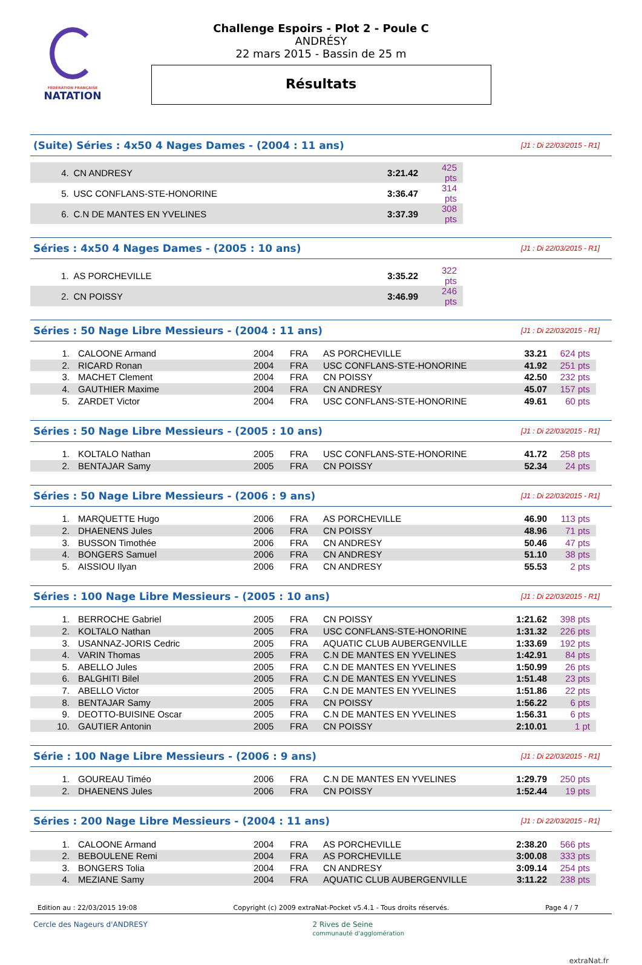FÉDÉRATION FRANÇAISE
NATATION
Challenge Espoirs - Plot 2 - Poule C
ANDRÉSY
22 mars 2015 - Bassin de 25 m
Résultats
(Suite) Séries : 4x50 4 Nages Dames - (2004 : 11 ans)
[J1 : Di 22/03/2015 - R1]
| 4. | | CN ANDRESY | 3:21.42 | | 425 pts |
| 5. | | USC CONFLANS-STE-HONORINE | 3:36.47 | | 314 pts |
| 6. | | C.N DE MANTES EN YVELINES | 3:37.39 | | 308 pts |
Séries : 4x50 4 Nages Dames - (2005 : 10 ans)
[J1 : Di 22/03/2015 - R1]
| 1. | | AS PORCHEVILLE | 3:35.22 | | 322 pts |
| 2. | | CN POISSY | 3:46.99 | | 246 pts |
Séries : 50 Nage Libre Messieurs - (2004 : 11 ans)
[J1 : Di 22/03/2015 - R1]
| 1. | | CALOONE Armand | 2004 | FRA | AS PORCHEVILLE | 33.21 | 624 pts |
| 2. | | RICARD Ronan | 2004 | FRA | USC CONFLANS-STE-HONORINE | 41.92 | 251 pts |
| 3. | | MACHET Clement | 2004 | FRA | CN POISSY | 42.50 | 232 pts |
| 4. | | GAUTHIER Maxime | 2004 | FRA | CN ANDRESY | 45.07 | 157 pts |
| 5. | | ZARDET Victor | 2004 | FRA | USC CONFLANS-STE-HONORINE | 49.61 | 60 pts |
Séries : 50 Nage Libre Messieurs - (2005 : 10 ans)
[J1 : Di 22/03/2015 - R1]
| 1. | | KOLTALO Nathan | 2005 | FRA | USC CONFLANS-STE-HONORINE | 41.72 | 258 pts |
| 2. | | BENTAJAR Samy | 2005 | FRA | CN POISSY | 52.34 | 24 pts |
Séries : 50 Nage Libre Messieurs - (2006 : 9 ans)
[J1 : Di 22/03/2015 - R1]
| 1. | | MARQUETTE Hugo | 2006 | FRA | AS PORCHEVILLE | 46.90 | 113 pts |
| 2. | | DHAENENS Jules | 2006 | FRA | CN POISSY | 48.96 | 71 pts |
| 3. | | BUSSON Timothée | 2006 | FRA | CN ANDRESY | 50.46 | 47 pts |
| 4. | | BONGERS Samuel | 2006 | FRA | CN ANDRESY | 51.10 | 38 pts |
| 5. | | AISSIOU Ilyan | 2006 | FRA | CN ANDRESY | 55.53 | 2 pts |
Séries : 100 Nage Libre Messieurs - (2005 : 10 ans)
[J1 : Di 22/03/2015 - R1]
| 1. | | BERROCHE Gabriel | 2005 | FRA | CN POISSY | 1:21.62 | 398 pts |
| 2. | | KOLTALO Nathan | 2005 | FRA | USC CONFLANS-STE-HONORINE | 1:31.32 | 226 pts |
| 3. | | USANNAZ-JORIS Cedric | 2005 | FRA | AQUATIC CLUB AUBERGENVILLE | 1:33.69 | 192 pts |
| 4. | | VARIN Thomas | 2005 | FRA | C.N DE MANTES EN YVELINES | 1:42.91 | 84 pts |
| 5. | | ABELLO Jules | 2005 | FRA | C.N DE MANTES EN YVELINES | 1:50.99 | 26 pts |
| 6. | | BALGHITI Bilel | 2005 | FRA | C.N DE MANTES EN YVELINES | 1:51.48 | 23 pts |
| 7. | | ABELLO Victor | 2005 | FRA | C.N DE MANTES EN YVELINES | 1:51.86 | 22 pts |
| 8. | | BENTAJAR Samy | 2005 | FRA | CN POISSY | 1:56.22 | 6 pts |
| 9. | | DEOTTO-BUISINE Oscar | 2005 | FRA | C.N DE MANTES EN YVELINES | 1:56.31 | 6 pts |
| 10. | | GAUTIER Antonin | 2005 | FRA | CN POISSY | 2:10.01 | 1 pt |
Série : 100 Nage Libre Messieurs - (2006 : 9 ans)
[J1 : Di 22/03/2015 - R1]
| 1. | | GOUREAU Timéo | 2006 | FRA | C.N DE MANTES EN YVELINES | 1:29.79 | 250 pts |
| 2. | | DHAENENS Jules | 2006 | FRA | CN POISSY | 1:52.44 | 19 pts |
Séries : 200 Nage Libre Messieurs - (2004 : 11 ans)
[J1 : Di 22/03/2015 - R1]
| 1. | | CALOONE Armand | 2004 | FRA | AS PORCHEVILLE | 2:38.20 | 566 pts |
| 2. | | BEBOULENE Remi | 2004 | FRA | AS PORCHEVILLE | 3:00.08 | 333 pts |
| 3. | | BONGERS Tolia | 2004 | FRA | CN ANDRESY | 3:09.14 | 254 pts |
| 4. | | MEZIANE Samy | 2004 | FRA | AQUATIC CLUB AUBERGENVILLE | 3:11.22 | 238 pts |
Edition au : 22/03/2015 19:08 Copyright (c) 2009 extraNat-Pocket v5.4.1 - Tous droits réservés. Page 4 / 7
Cercle des Nageurs d'ANDRESY 2 Rives de Seine
communauté d'agglomération extraNat.fr